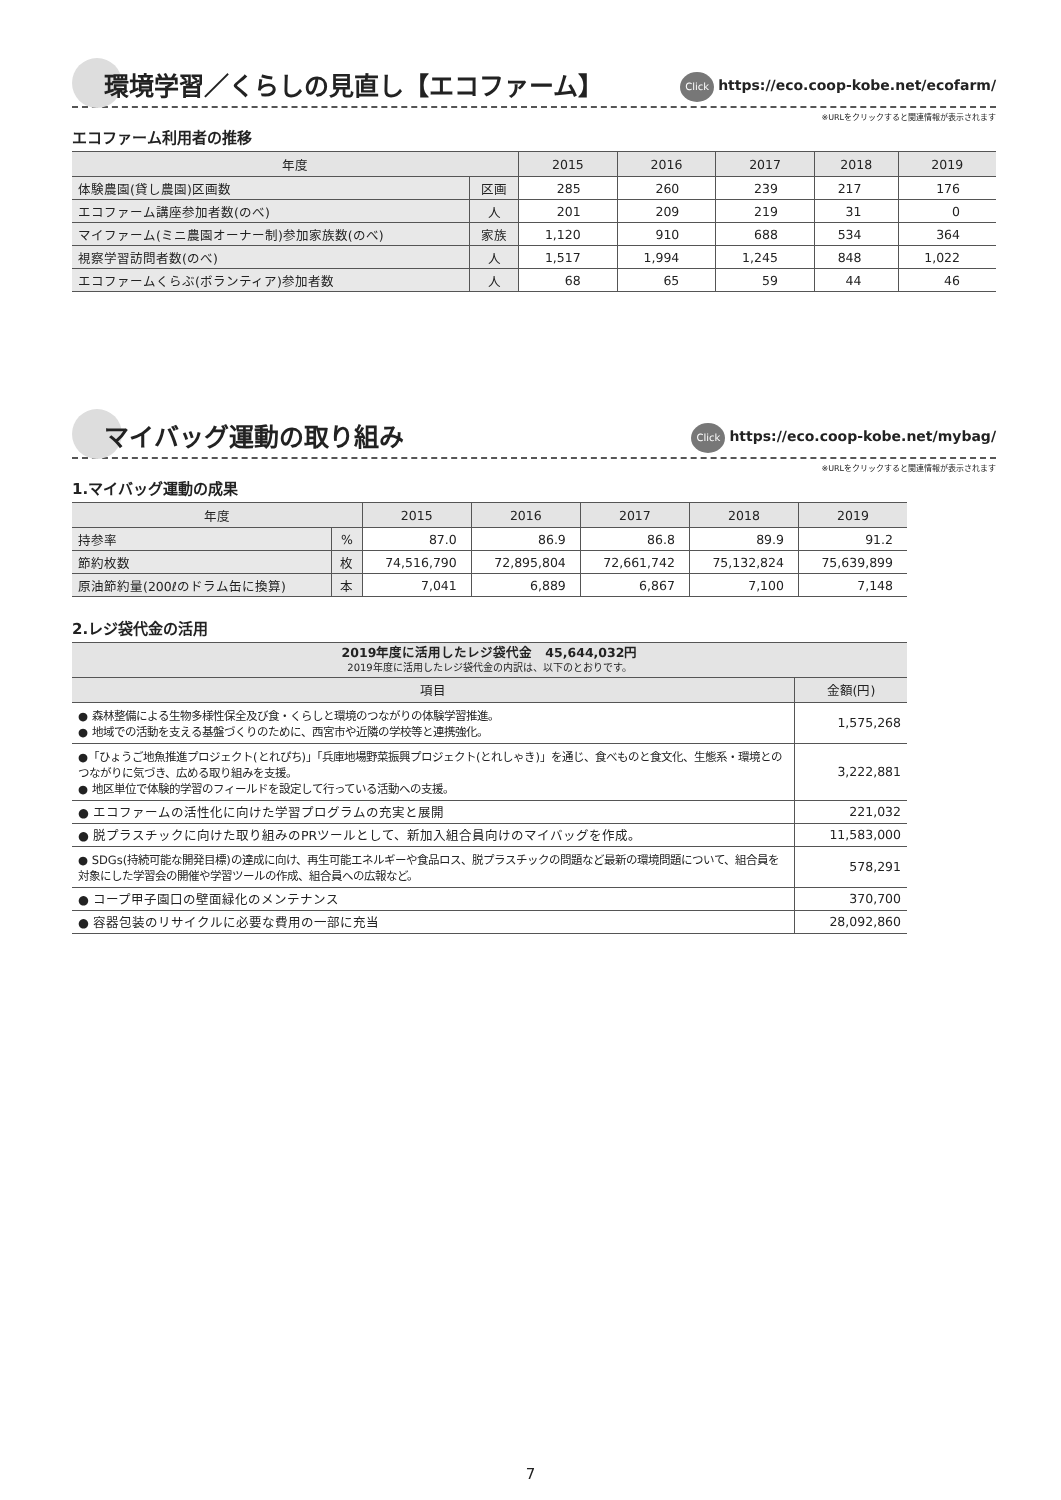環境学習／くらしの見直し【エコファーム】
Click https://eco.coop-kobe.net/ecofarm/
※URLをクリックすると関連情報が表示されます
エコファーム利用者の推移
| 年度 | | 2015 | 2016 | 2017 | 2018 | 2019 |
| --- | --- | --- | --- | --- | --- | --- |
| 体験農園(貸し農園)区画数 | 区画 | 285 | 260 | 239 | 217 | 176 |
| エコファーム講座参加者数(のべ) | 人 | 201 | 209 | 219 | 31 | 0 |
| マイファーム(ミニ農園オーナー制)参加家族数(のべ) | 家族 | 1,120 | 910 | 688 | 534 | 364 |
| 視察学習訪問者数(のべ) | 人 | 1,517 | 1,994 | 1,245 | 848 | 1,022 |
| エコファームくらぶ(ボランティア)参加者数 | 人 | 68 | 65 | 59 | 44 | 46 |
マイバッグ運動の取り組み
Click https://eco.coop-kobe.net/mybag/
※URLをクリックすると関連情報が表示されます
1.マイバッグ運動の成果
| 年度 | | 2015 | 2016 | 2017 | 2018 | 2019 |
| --- | --- | --- | --- | --- | --- | --- |
| 持参率 | % | 87.0 | 86.9 | 86.8 | 89.9 | 91.2 |
| 節約枚数 | 枚 | 74,516,790 | 72,895,804 | 72,661,742 | 75,132,824 | 75,639,899 |
| 原油節約量(200ℓのドラム缶に換算) | 本 | 7,041 | 6,889 | 6,867 | 7,100 | 7,148 |
2.レジ袋代金の活用
| 2019年度に活用したレジ袋代金 45,644,032円 2019年度に活用したレジ袋代金の内訳は、以下のとおりです。 | |
| --- | --- |
| 項目 | 金額(円) |
| ● 森林整備による生物多様性保全及び食・くらしと環境のつながりの体験学習推進。 ● 地域での活動を支える基盤づくりのために、西宮市や近隣の学校等と連携強化。 | 1,575,268 |
| ●「ひょうご地魚推進プロジェクト(とれぴち)」「兵庫地場野菜振興プロジェクト(とれしゃき)」を通じ、食べものと食文化、生態系・環境とのつながりに気づき、広める取り組みを支援。 ● 地区単位で体験的学習のフィールドを設定して行っている活動への支援。 | 3,222,881 |
| ● エコファームの活性化に向けた学習プログラムの充実と展開 | 221,032 |
| ● 脱プラスチックに向けた取り組みのPRツールとして、新加入組合員向けのマイバッグを作成。 | 11,583,000 |
| ● SDGs(持続可能な開発目標)の達成に向け、再生可能エネルギーや食品ロス、脱プラスチックの問題など最新の環境問題について、組合員を対象にした学習会の開催や学習ツールの作成、組合員への広報など。 | 578,291 |
| ● コープ甲子園口の壁面緑化のメンテナンス | 370,700 |
| ● 容器包装のリサイクルに必要な費用の一部に充当 | 28,092,860 |
7